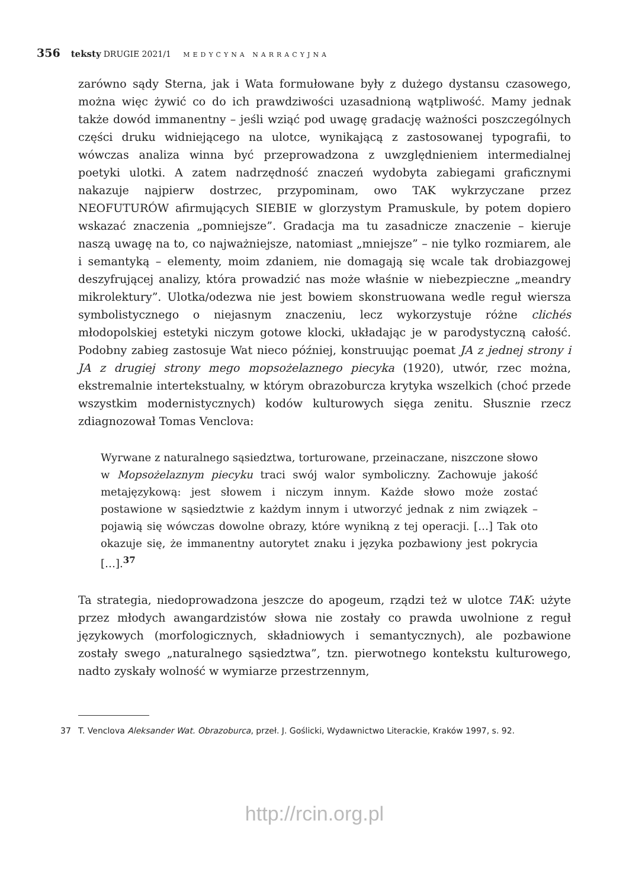356 teksty DRUGIE 2021/1 MEDYCYNA NARRACYJNA
zarówno sądy Sterna, jak i Wata formułowane były z dużego dystansu czasowego, można więc żywić co do ich prawdziwości uzasadnioną wątpliwość. Mamy jednak także dowód immanentny – jeśli wziąć pod uwagę gradację ważności poszczególnych części druku widniejącego na ulotce, wynikającą z zastosowanej typografii, to wówczas analiza winna być przeprowadzona z uwzględnieniem intermedialnej poetyki ulotki. A zatem nadrzędność znaczeń wydobyta zabiegami graficznymi nakazuje najpierw dostrzec, przypominam, owo TAK wykrzyczane przez NEOFUTURÓW afirmujących SIEBIE w glorzystym Pramuskule, by potem dopiero wskazać znaczenia „pomniejsze”. Gradacja ma tu zasadnicze znaczenie – kieruje naszą uwagę na to, co najważniejsze, natomiast „mniejsze” – nie tylko rozmiarem, ale i semantyką – elementy, moim zdaniem, nie domagają się wcale tak drobiazgowej deszyfrującej analizy, która prowadzić nas może właśnie w niebezpieczne „meandry mikrolektury”. Ulotka/odezwa nie jest bowiem skonstruowana wedle reguł wiersza symbolistycznego o niejasnym znaczeniu, lecz wykorzystuje różne clichés młodopolskiej estetyki niczym gotowe klocki, układając je w parodystyczną całość. Podobny zabieg zastosuje Wat nieco później, konstruując poemat JA z jednej strony i JA z drugiej strony mego mopsożelaznego piecyka (1920), utwór, rzec można, ekstremalnie intertekstualny, w którym obrazoburcza krytyka wszelkich (choć przede wszystkim modernistycznych) kodów kulturowych sięga zenitu. Słusznie rzecz zdiagnozował Tomas Venclova:
Wyrwane z naturalnego sąsiedztwa, torturowane, przeinaczane, niszczone słowo w Mopsożelaznym piecyku traci swój walor symboliczny. Zachowuje jakość metajęzykową: jest słowem i niczym innym. Każde słowo może zostać postawione w sąsiedztwie z każdym innym i utworzyć jednak z nim związek – pojawią się wówczas dowolne obrazy, które wynikną z tej operacji. […] Tak oto okazuje się, że immanentny autorytet znaku i języka pozbawiony jest pokrycia […].<sup>37</sup>
Ta strategia, niedoprowadzona jeszcze do apogeum, rządzi też w ulotce TAK: użyte przez młodych awangardzistów słowa nie zostały co prawda uwolnione z reguł językowych (morfologicznych, składniowych i semantycznych), ale pozbawione zostały swego „naturalnego sąsiedztwa”, tzn. pierwotnego kontekstu kulturowego, nadto zyskały wolność w wymiarze przestrzennym,
37 T. Venclova Aleksander Wat. Obrazoburca, przeł. J. Goślicki, Wydawnictwo Literackie, Kraków 1997, s. 92.
http://rcin.org.pl